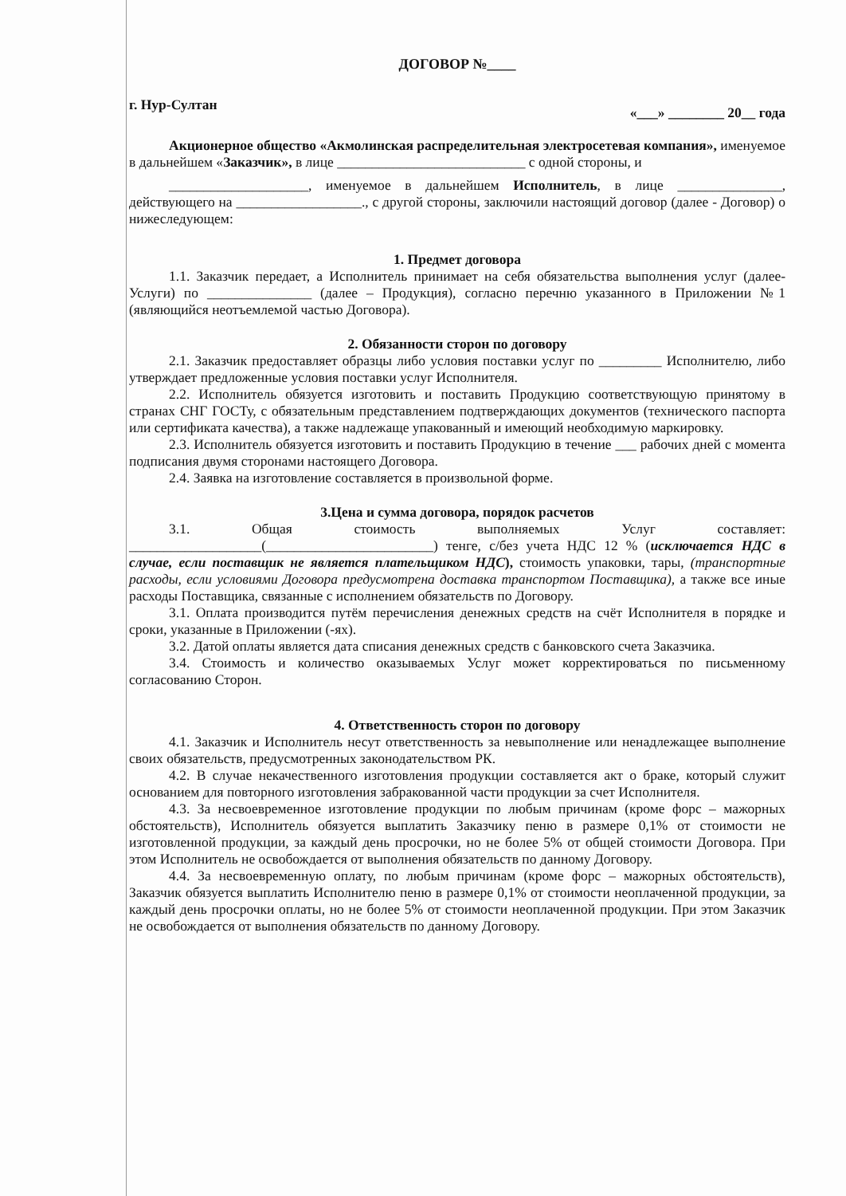ДОГОВОР №____
г. Нур-Султан «___» ________ 20__ года
Акционерное общество «Акмолинская распределительная электросетевая компания», именуемое в дальнейшем «Заказчик», в лице ___________________________ с одной стороны, и
____________________, именуемое в дальнейшем Исполнитель, в лице _______________, действующего на __________________., с другой стороны, заключили настоящий договор (далее - Договор) о нижеследующем:
1. Предмет договора
1.1. Заказчик передает, а Исполнитель принимает на себя обязательства выполнения услуг (далее-Услуги) по _______________ (далее – Продукция), согласно перечню указанного в Приложении №1 (являющийся неотъемлемой частью Договора).
2. Обязанности сторон по договору
2.1. Заказчик предоставляет образцы либо условия поставки услуг по _________ Исполнителю, либо утверждает предложенные условия поставки услуг Исполнителя.
2.2. Исполнитель обязуется изготовить и поставить Продукцию соответствующую принятому в странах СНГ ГОСТу, с обязательным представлением подтверждающих документов (технического паспорта или сертификата качества), а также надлежаще упакованный и имеющий необходимую маркировку.
2.3. Исполнитель обязуется изготовить и поставить Продукцию в течение ___ рабочих дней с момента подписания двумя сторонами настоящего Договора.
2.4. Заявка на изготовление составляется в произвольной форме.
3.Цена и сумма договора, порядок расчетов
3.1. Общая стоимость выполняемых Услуг составляет: ___________________(________________________) тенге, с/без учета НДС 12 % (исключается НДС в случае, если поставщик не является плательщиком НДС), стоимость упаковки, тары, (транспортные расходы, если условиями Договора предусмотрена доставка транспортом Поставщика), а также все иные расходы Поставщика, связанные с исполнением обязательств по Договору.
3.1. Оплата производится путём перечисления денежных средств на счёт Исполнителя в порядке и сроки, указанные в Приложении (-ях).
3.2. Датой оплаты является дата списания денежных средств с банковского счета Заказчика.
3.4. Стоимость и количество оказываемых Услуг может корректироваться по письменному согласованию Сторон.
4. Ответственность сторон по договору
4.1. Заказчик и Исполнитель несут ответственность за невыполнение или ненадлежащее выполнение своих обязательств, предусмотренных законодательством РК.
4.2. В случае некачественного изготовления продукции составляется акт о браке, который служит основанием для повторного изготовления забракованной части продукции за счет Исполнителя.
4.3. За несвоевременное изготовление продукции по любым причинам (кроме форс – мажорных обстоятельств), Исполнитель обязуется выплатить Заказчику пеню в размере 0,1% от стоимости не изготовленной продукции, за каждый день просрочки, но не более 5% от общей стоимости Договора. При этом Исполнитель не освобождается от выполнения обязательств по данному Договору.
4.4. За несвоевременную оплату, по любым причинам (кроме форс – мажорных обстоятельств), Заказчик обязуется выплатить Исполнителю пеню в размере 0,1% от стоимости неоплаченной продукции, за каждый день просрочки оплаты, но не более 5% от стоимости неоплаченной продукции. При этом Заказчик не освобождается от выполнения обязательств по данному Договору.